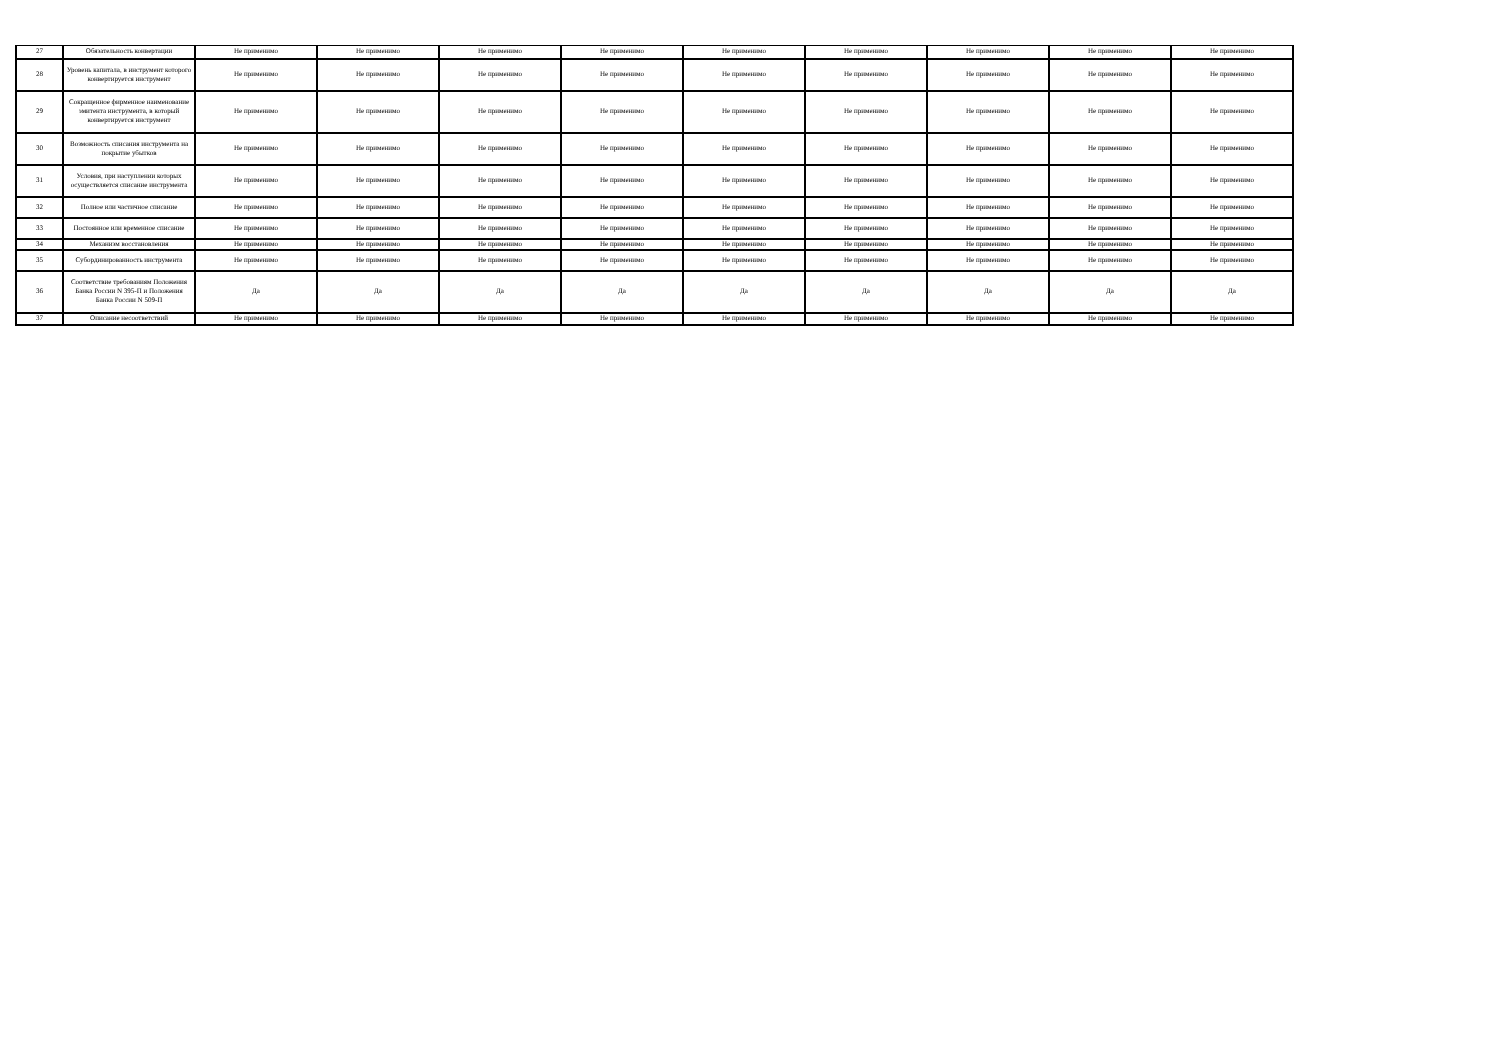| 27 | Обязательность конвертации | Не применимо | Не применимо | Не применимо | Не применимо | Не применимо | Не применимо | Не применимо | Не применимо | Не применимо |
| 28 | Уровень капитала, в инструмент которого конвертируется инструмент | Не применимо | Не применимо | Не применимо | Не применимо | Не применимо | Не применимо | Не применимо | Не применимо | Не применимо |
| 29 | Сокращенное фирменное наименование эмитента инструмента, в который конвертируется инструмент | Не применимо | Не применимо | Не применимо | Не применимо | Не применимо | Не применимо | Не применимо | Не применимо | Не применимо |
| 30 | Возможность списания инструмента на покрытие убытков | Не применимо | Не применимо | Не применимо | Не применимо | Не применимо | Не применимо | Не применимо | Не применимо | Не применимо |
| 31 | Условия, при наступлении которых осуществляется списание инструмента | Не применимо | Не применимо | Не применимо | Не применимо | Не применимо | Не применимо | Не применимо | Не применимо | Не применимо |
| 32 | Полное или частичное списание | Не применимо | Не применимо | Не применимо | Не применимо | Не применимо | Не применимо | Не применимо | Не применимо | Не применимо |
| 33 | Постоянное или временное списание | Не применимо | Не применимо | Не применимо | Не применимо | Не применимо | Не применимо | Не применимо | Не применимо | Не применимо |
| 34 | Механизм восстановления | Не применимо | Не применимо | Не применимо | Не применимо | Не применимо | Не применимо | Не применимо | Не применимо | Не применимо |
| 35 | Субординированность инструмента | Не применимо | Не применимо | Не применимо | Не применимо | Не применимо | Не применимо | Не применимо | Не применимо | Не применимо |
| 36 | Соответствие требованиям Положения Банка России N 395-П и Положения Банка России N 509-П | Да | Да | Да | Да | Да | Да | Да | Да | Да |
| 37 | Описание несоответствий | Не применимо | Не применимо | Не применимо | Не применимо | Не применимо | Не применимо | Не применимо | Не применимо | Не применимо |